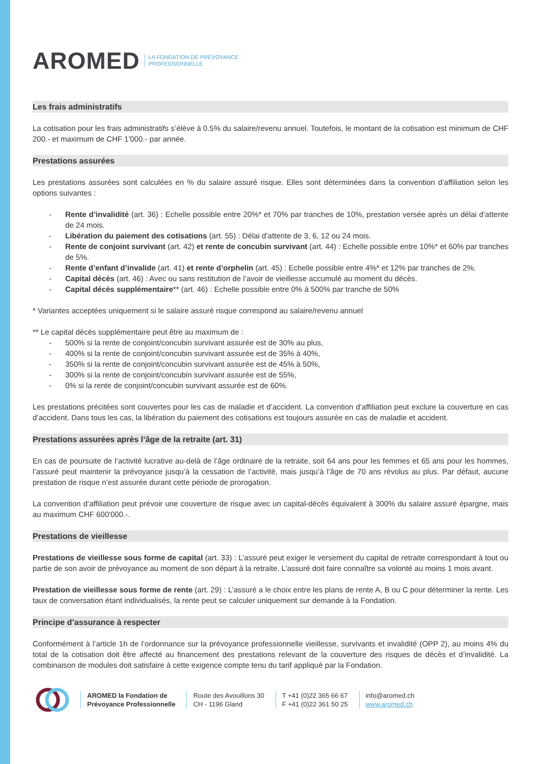AROMED LA FONDATION DE PRÉVOYANCE
PROFESSIONNELLE
Les frais administratifs
La cotisation pour les frais administratifs s’élève à 0.5% du salaire/revenu annuel. Toutefois, le montant de la cotisation est minimum de CHF 200.- et maximum de CHF 1'000.- par année.
Prestations assurées
Les prestations assurées sont calculées en % du salaire assuré risque. Elles sont déterminées dans la convention d’affiliation selon les options suivantes :
- Rente d’invalidité (art. 36) : Echelle possible entre 20%* et 70% par tranches de 10%, prestation versée après un délai d’attente de 24 mois.
- Libération du paiement des cotisations (art. 55) : Délai d’attente de 3, 6, 12 ou 24 mois.
- Rente de conjoint survivant (art. 42) et rente de concubin survivant (art. 44) : Echelle possible entre 10%* et 60% par tranches de 5%.
- Rente d’enfant d’invalide (art. 41) et rente d’orphelin (art. 45) : Echelle possible entre 4%* et 12% par tranches de 2%.
- Capital décès (art. 46) : Avec ou sans restitution de l’avoir de vieillesse accumulé au moment du décès.
- Capital décès supplémentaire** (art. 46) : Echelle possible entre 0% à 500% par tranche de 50%
* Variantes acceptées uniquement si le salaire assuré risque correspond au salaire/revenu annuel
** Le capital décès supplémentaire peut être au maximum de :
- 500% si la rente de conjoint/concubin survivant assurée est de 30% au plus,
- 400% si la rente de conjoint/concubin survivant assurée est de 35% à 40%,
- 350% si la rente de conjoint/concubin survivant assurée est de 45% à 50%,
- 300% si la rente de conjoint/concubin survivant assurée est de 55%,
- 0% si la rente de conjoint/concubin survivant assurée est de 60%.
Les prestations précitées sont couvertes pour les cas de maladie et d’accident. La convention d’affiliation peut exclure la couverture en cas d’accident. Dans tous les cas, la libération du paiement des cotisations est toujours assurée en cas de maladie et accident.
Prestations assurées après l’âge de la retraite (art. 31)
En cas de poursuite de l’activité lucrative au-delà de l’âge ordinaire de la retraite, soit 64 ans pour les femmes et 65 ans pour les hommes, l’assuré peut maintenir la prévoyance jusqu’à la cessation de l’activité, mais jusqu’à l’âge de 70 ans révolus au plus. Par défaut, aucune prestation de risque n’est assurée durant cette période de prorogation.
La convention d’affiliation peut prévoir une couverture de risque avec un capital-décès équivalent à 300% du salaire assuré épargne, mais au maximum CHF 600'000.-.
Prestations de vieillesse
Prestations de vieillesse sous forme de capital (art. 33) : L’assuré peut exiger le versement du capital de retraite correspondant à tout ou partie de son avoir de prévoyance au moment de son départ à la retraite. L’assuré doit faire connaître sa volonté au moins 1 mois avant.
Prestation de vieillesse sous forme de rente (art. 29) : L’assuré a le choix entre les plans de rente A, B ou C pour déterminer la rente. Les taux de conversation étant individualisés, la rente peut se calculer uniquement sur demande à la Fondation.
Principe d’assurance à respecter
Conformément à l’article 1h de l’ordonnance sur la prévoyance professionnelle vieillesse, survivants et invalidité (OPP 2), au moins 4% du total de la cotisation doit être affecté au financement des prestations relevant de la couverture des risques de décès et d’invalidité. La combinaison de modules doit satisfaire à cette exigence compte tenu du tarif appliqué par la Fondation.
AROMED la Fondation de
Prévoyance Professionnelle
Route des Avouillons 30
CH - 1196 Gland
T +41 (0)22 365 66 67
F +41 (0)22 361 50 25
info@aromed.ch
www.aromed.ch